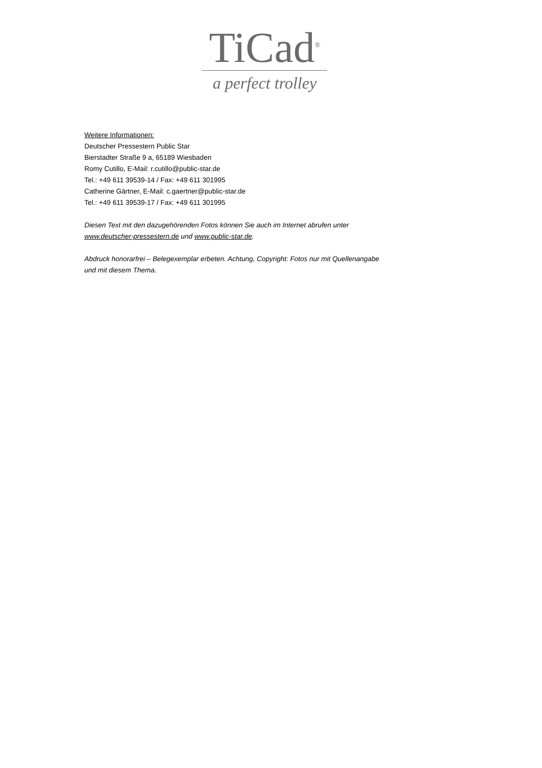TiCad<sup>®</sup>
a perfect trolley
Weitere Informationen:
Deutscher Pressestern Public Star
Bierstadter Straße 9 a, 65189 Wiesbaden
Romy Cutillo, E-Mail: r.cutillo@public-star.de
Tel.: +49 611 39539-14 / Fax: +49 611 301995
Catherine Gärtner, E-Mail: c.gaertner@public-star.de
Tel.: +49 611 39539-17 / Fax: +49 611 301995
Diesen Text mit den dazugehörenden Fotos können Sie auch im Internet abrufen unter www.deutscher-pressestern.de und www.public-star.de.
Abdruck honorarfrei – Belegexemplar erbeten. Achtung, Copyright: Fotos nur mit Quellenangabe und mit diesem Thema.